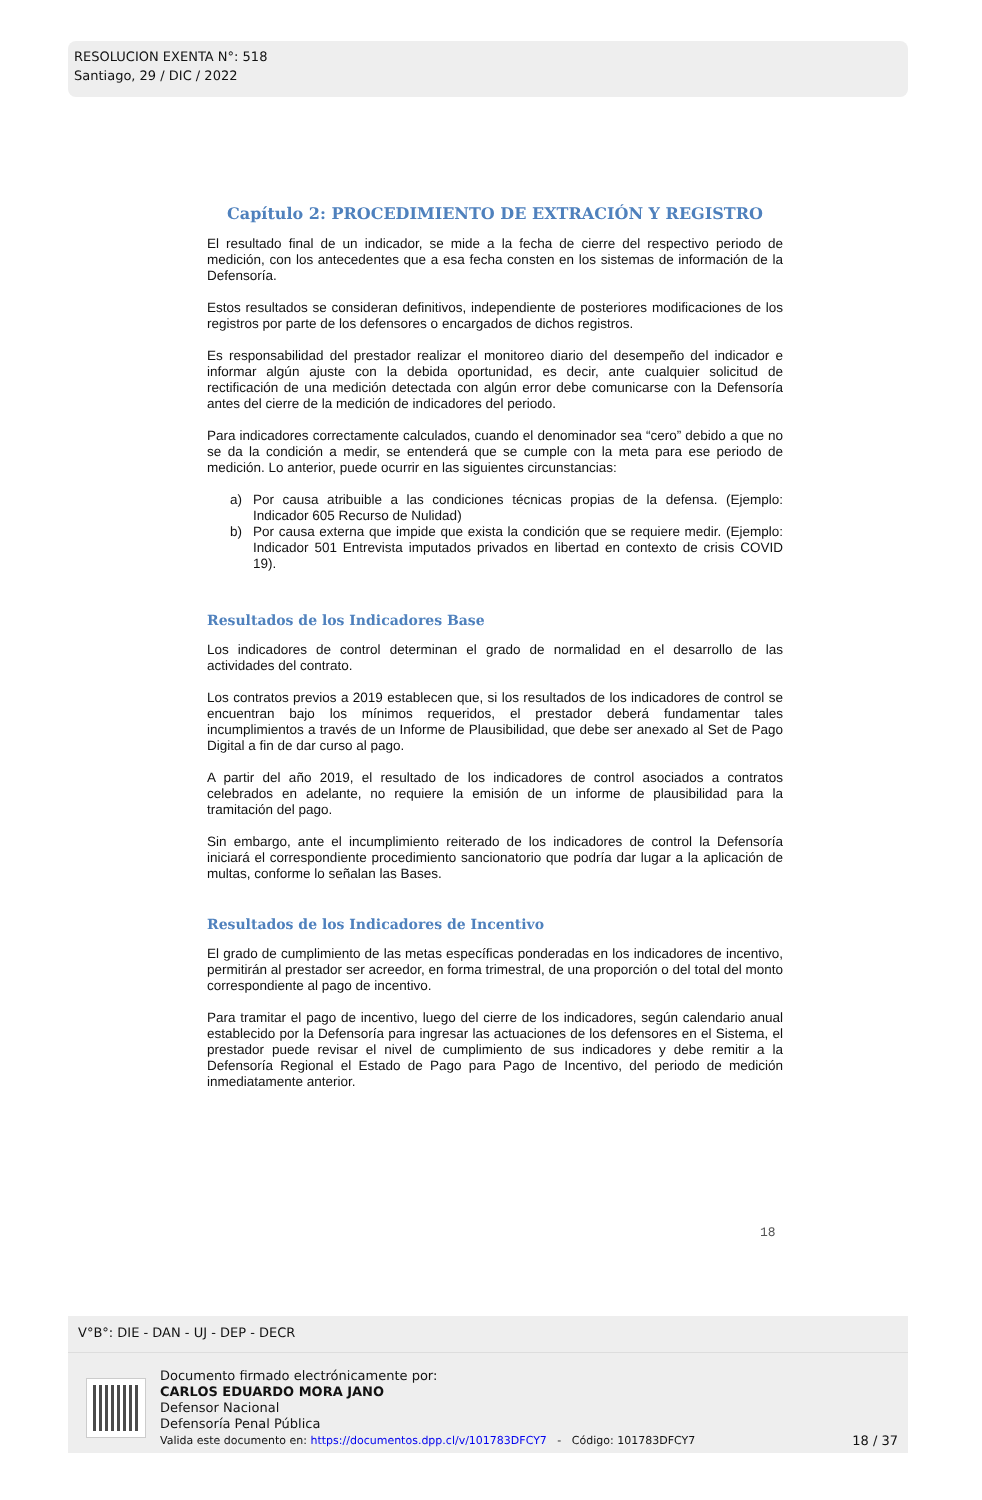RESOLUCION EXENTA N°: 518
Santiago, 29 / DIC / 2022
Capítulo 2: PROCEDIMIENTO DE EXTRACIÓN Y REGISTRO
El resultado final de un indicador, se mide a la fecha de cierre del respectivo periodo de medición, con los antecedentes que a esa fecha consten en los sistemas de información de la Defensoría.
Estos resultados se consideran definitivos, independiente de posteriores modificaciones de los registros por parte de los defensores o encargados de dichos registros.
Es responsabilidad del prestador realizar el monitoreo diario del desempeño del indicador e informar algún ajuste con la debida oportunidad, es decir, ante cualquier solicitud de rectificación de una medición detectada con algún error debe comunicarse con la Defensoría antes del cierre de la medición de indicadores del periodo.
Para indicadores correctamente calculados, cuando el denominador sea “cero” debido a que no se da la condición a medir, se entenderá que se cumple con la meta para ese periodo de medición. Lo anterior, puede ocurrir en las siguientes circunstancias:
a) Por causa atribuible a las condiciones técnicas propias de la defensa. (Ejemplo: Indicador 605 Recurso de Nulidad)
b) Por causa externa que impide que exista la condición que se requiere medir. (Ejemplo: Indicador 501 Entrevista imputados privados en libertad en contexto de crisis COVID 19).
Resultados de los Indicadores Base
Los indicadores de control determinan el grado de normalidad en el desarrollo de las actividades del contrato.
Los contratos previos a 2019 establecen que, si los resultados de los indicadores de control se encuentran bajo los mínimos requeridos, el prestador deberá fundamentar tales incumplimientos a través de un Informe de Plausibilidad, que debe ser anexado al Set de Pago Digital a fin de dar curso al pago.
A partir del año 2019, el resultado de los indicadores de control asociados a contratos celebrados en adelante, no requiere la emisión de un informe de plausibilidad para la tramitación del pago.
Sin embargo, ante el incumplimiento reiterado de los indicadores de control la Defensoría iniciará el correspondiente procedimiento sancionatorio que podría dar lugar a la aplicación de multas, conforme lo señalan las Bases.
Resultados de los Indicadores de Incentivo
El grado de cumplimiento de las metas específicas ponderadas en los indicadores de incentivo, permitirán al prestador ser acreedor, en forma trimestral, de una proporción o del total del monto correspondiente al pago de incentivo.
Para tramitar el pago de incentivo, luego del cierre de los indicadores, según calendario anual establecido por la Defensoría para ingresar las actuaciones de los defensores en el Sistema, el prestador puede revisar el nivel de cumplimiento de sus indicadores y debe remitir a la Defensoría Regional el Estado de Pago para Pago de Incentivo, del periodo de medición inmediatamente anterior.
18
V°B°: DIE - DAN - UJ - DEP - DECR
Documento firmado electrónicamente por:
CARLOS EDUARDO MORA JANO
Defensor Nacional
Defensoría Penal Pública
Valida este documento en: https://documentos.dpp.cl/v/101783DFCY7 - Código: 101783DFCY7
18 / 37